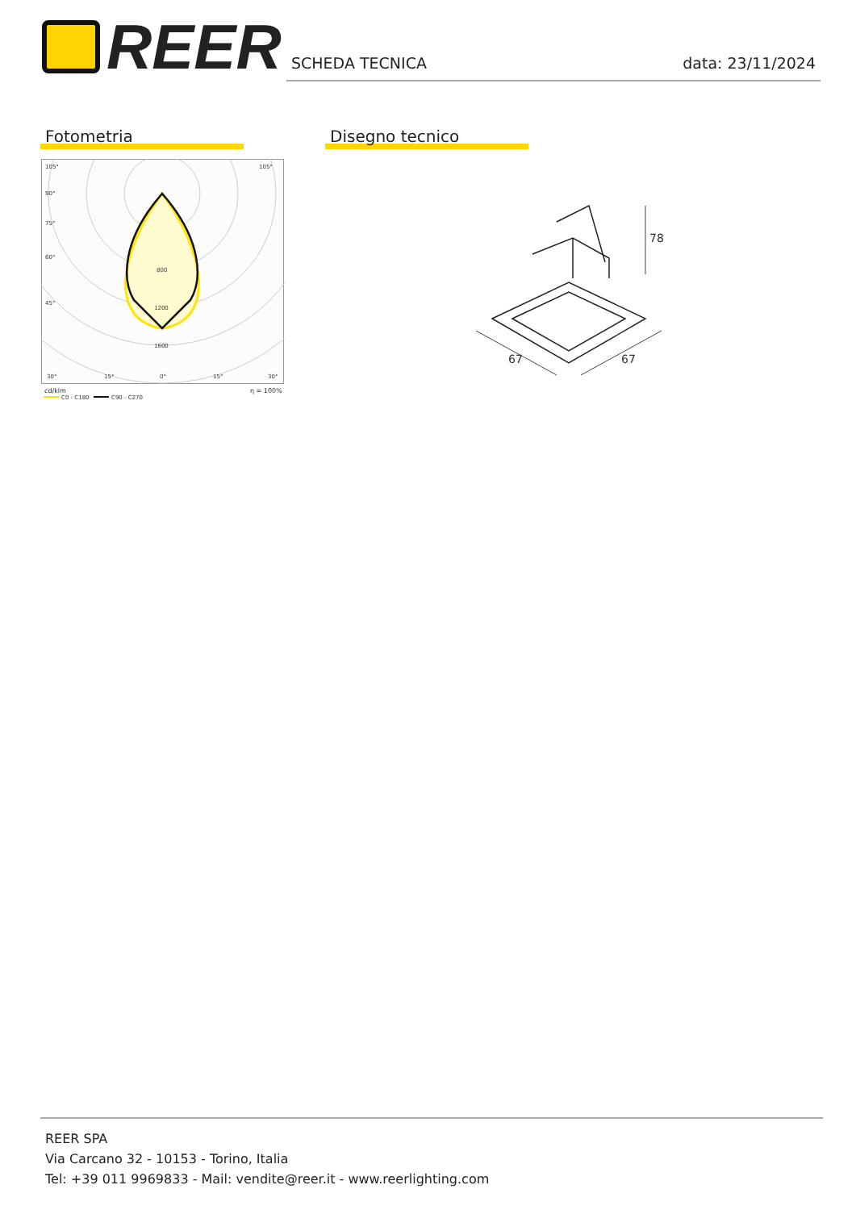REER
SCHEDA TECNICA data: 23/11/2024
Fotometria Disegno tecnico
105°
105°
90°
75°
60°
45°
800
1200
1600
30°
15°
0°
15°
30°
cd/klm
η = 100%
C0 - C180
C90 - C270
67
67
78
REER SPA
Via Carcano 32 - 10153 - Torino, Italia
Tel: +39 011 9969833 - Mail: vendite@reer.it - www.reerlighting.com